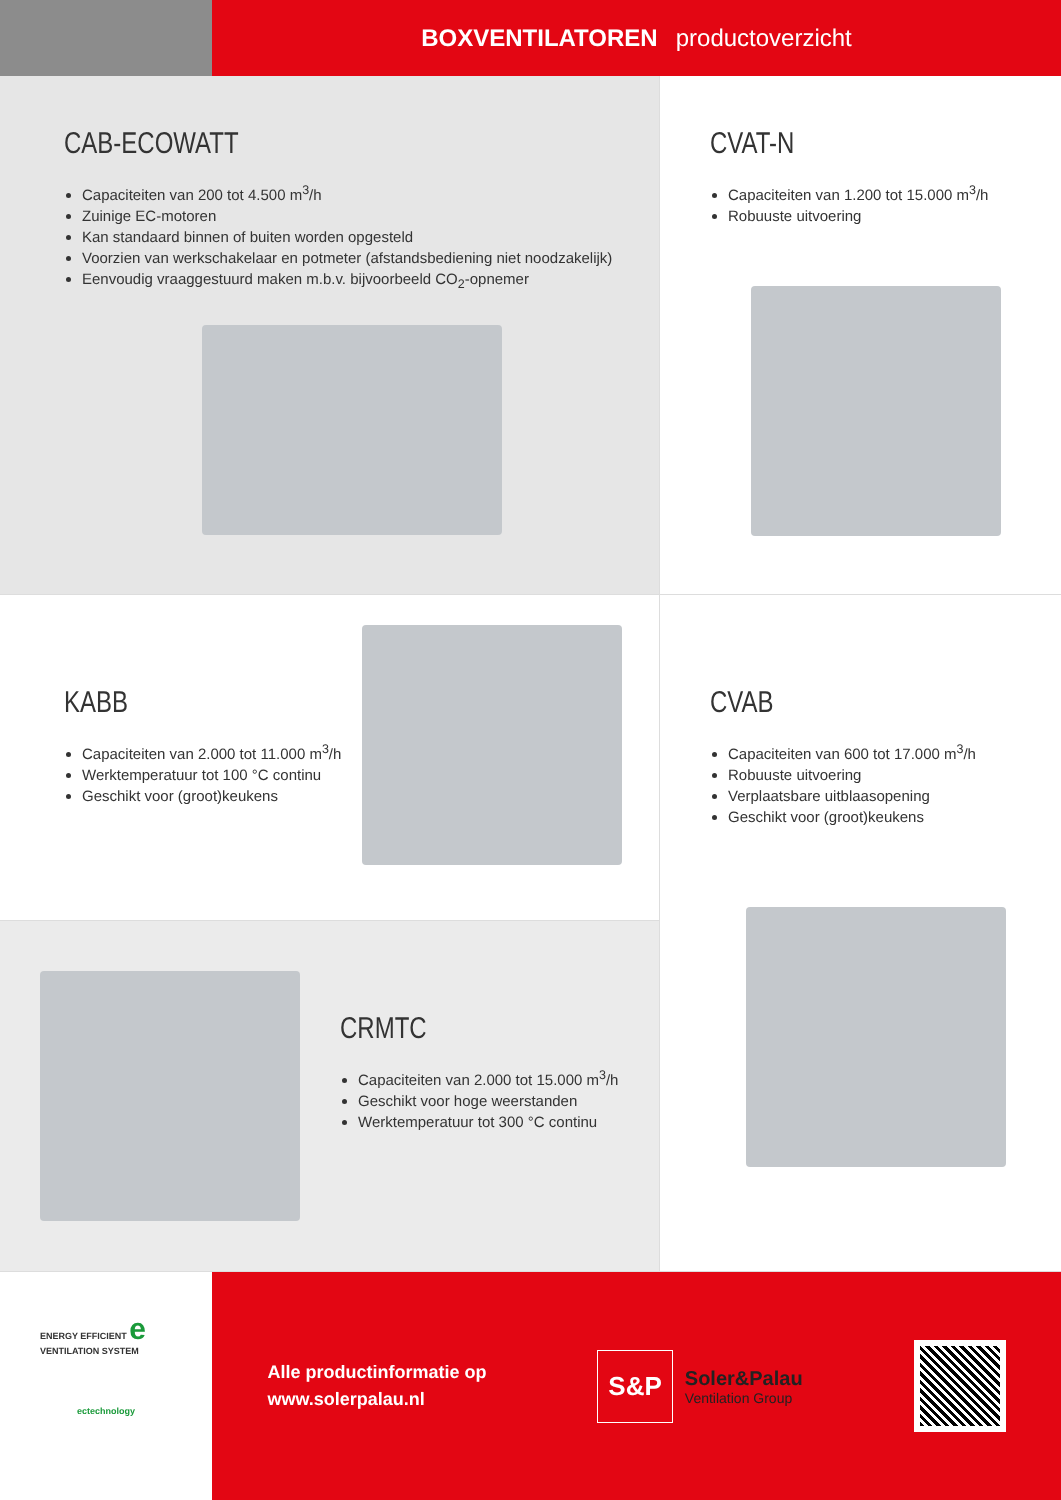BOXVENTILATOREN productoverzicht
CAB-ECOWATT
Capaciteiten van 200 tot 4.500 m<sup>3</sup>/h
Zuinige EC-motoren
Kan standaard binnen of buiten worden opgesteld
Voorzien van werkschakelaar en potmeter (afstandsbediening niet noodzakelijk)
Eenvoudig vraaggestuurd maken m.b.v. bijvoorbeeld CO<sub>2</sub>-opnemer
CVAT-N
Capaciteiten van 1.200 tot 15.000 m<sup>3</sup>/h
Robuuste uitvoering
KABB
Capaciteiten van 2.000 tot 11.000 m<sup>3</sup>/h
Werktemperatuur tot 100 °C continu
Geschikt voor (groot)keukens
CVAB
Capaciteiten van 600 tot 17.000 m<sup>3</sup>/h
Robuuste uitvoering
Verplaatsbare uitblaasopening
Geschikt voor (groot)keukens
CRMTC
Capaciteiten van 2.000 tot 15.000 m<sup>3</sup>/h
Geschikt voor hoge weerstanden
Werktemperatuur tot 300 °C continu
ENERGY EFFICIENT e VENTILATION SYSTEM
ectechnology
Alle productinformatie op
www.solerpalau.nl
S&P
Soler&Palau
Ventilation Group